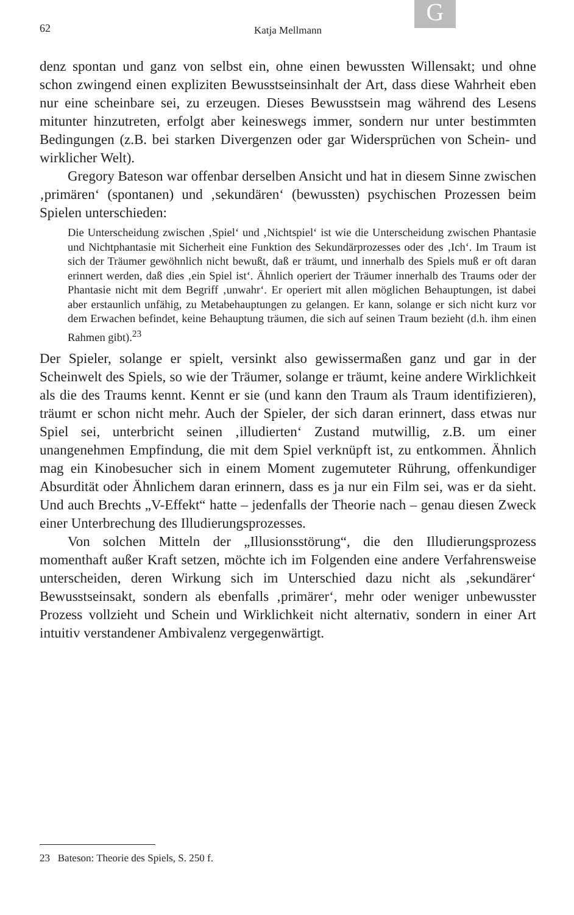G
62 Katja Mellmann
denz spontan und ganz von selbst ein, ohne einen bewussten Willensakt; und ohne schon zwingend einen expliziten Bewusstseinsinhalt der Art, dass diese Wahrheit eben nur eine scheinbare sei, zu erzeugen. Dieses Bewusstsein mag während des Lesens mitunter hinzutreten, erfolgt aber keineswegs immer, sondern nur unter bestimmten Bedingungen (z.B. bei starken Divergenzen oder gar Widersprüchen von Schein- und wirklicher Welt).
Gregory Bateson war offenbar derselben Ansicht und hat in diesem Sinne zwischen ‚primären‘ (spontanen) und ‚sekundären‘ (bewussten) psychischen Prozessen beim Spielen unterschieden:
Die Unterscheidung zwischen ‚Spiel‘ und ‚Nichtspiel‘ ist wie die Unterscheidung zwischen Phantasie und Nichtphantasie mit Sicherheit eine Funktion des Sekundärprozesses oder des ‚Ich‘. Im Traum ist sich der Träumer gewöhnlich nicht bewußt, daß er träumt, und innerhalb des Spiels muß er oft daran erinnert werden, daß dies ‚ein Spiel ist‘. Ähnlich operiert der Träumer innerhalb des Traums oder der Phantasie nicht mit dem Begriff ‚unwahr‘. Er operiert mit allen möglichen Behauptungen, ist dabei aber erstaunlich unfähig, zu Metabehauptungen zu gelangen. Er kann, solange er sich nicht kurz vor dem Erwachen befindet, keine Behauptung träumen, die sich auf seinen Traum bezieht (d.h. ihm einen Rahmen gibt).<sup>23</sup>
Der Spieler, solange er spielt, versinkt also gewissermaßen ganz und gar in der Scheinwelt des Spiels, so wie der Träumer, solange er träumt, keine andere Wirklichkeit als die des Traums kennt. Kennt er sie (und kann den Traum als Traum identifizieren), träumt er schon nicht mehr. Auch der Spieler, der sich daran erinnert, dass etwas nur Spiel sei, unterbricht seinen ‚illudierten‘ Zustand mutwillig, z.B. um einer unangenehmen Empfindung, die mit dem Spiel verknüpft ist, zu entkommen. Ähnlich mag ein Kinobesucher sich in einem Moment zugemuteter Rührung, offenkundiger Absurdität oder Ähnlichem daran erinnern, dass es ja nur ein Film sei, was er da sieht. Und auch Brechts „V-Effekt“ hatte – jedenfalls der Theorie nach – genau diesen Zweck einer Unterbrechung des Illudierungsprozesses.
Von solchen Mitteln der „Illusionsstörung“, die den Illudierungsprozess momenthaft außer Kraft setzen, möchte ich im Folgenden eine andere Verfahrensweise unterscheiden, deren Wirkung sich im Unterschied dazu nicht als ‚sekundärer‘ Bewusstseinsakt, sondern als ebenfalls ‚primärer‘, mehr oder weniger unbewusster Prozess vollzieht und Schein und Wirklichkeit nicht alternativ, sondern in einer Art intuitiv verstandener Ambivalenz vergegenwärtigt.
23 Bateson: Theorie des Spiels, S. 250 f.